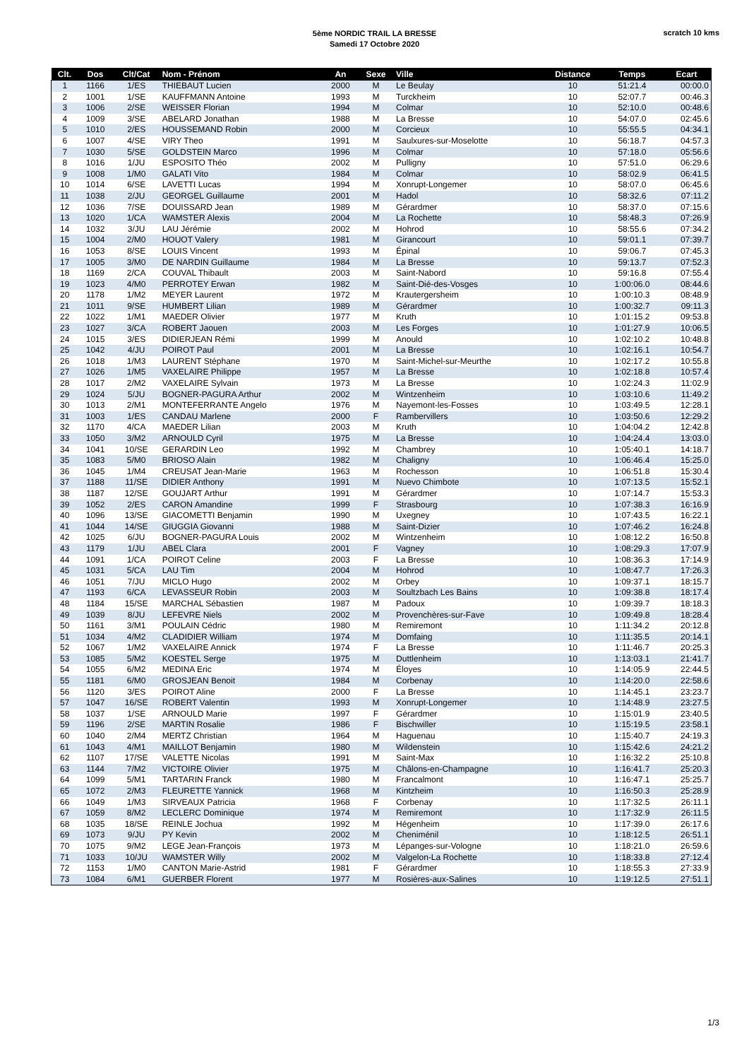5ème NORDIC TRAIL LA BRESSE
Samedi 17 Octobre 2020
scratch 10 kms
| Clt. | Dos | Clt/Cat | Nom - Prénom | An | Sexe | Ville | Distance | Temps | Ecart |
| --- | --- | --- | --- | --- | --- | --- | --- | --- | --- |
| 1 | 1166 | 1/ES | THIEBAUT Lucien | 2000 | M | Le Beulay | 10 | 51:21.4 | 00:00.0 |
| 2 | 1001 | 1/SE | KAUFFMANN Antoine | 1993 | M | Turckheim | 10 | 52:07.7 | 00:46.3 |
| 3 | 1006 | 2/SE | WEISSER Florian | 1994 | M | Colmar | 10 | 52:10.0 | 00:48.6 |
| 4 | 1009 | 3/SE | ABELARD Jonathan | 1988 | M | La Bresse | 10 | 54:07.0 | 02:45.6 |
| 5 | 1010 | 2/ES | HOUSSEMAND Robin | 2000 | M | Corcieux | 10 | 55:55.5 | 04:34.1 |
| 6 | 1007 | 4/SE | VIRY Theo | 1991 | M | Saulxures-sur-Moselotte | 10 | 56:18.7 | 04:57.3 |
| 7 | 1030 | 5/SE | GOLDSTEIN Marco | 1996 | M | Colmar | 10 | 57:18.0 | 05:56.6 |
| 8 | 1016 | 1/JU | ESPOSITO Théo | 2002 | M | Pulligny | 10 | 57:51.0 | 06:29.6 |
| 9 | 1008 | 1/M0 | GALATI Vito | 1984 | M | Colmar | 10 | 58:02.9 | 06:41.5 |
| 10 | 1014 | 6/SE | LAVETTI Lucas | 1994 | M | Xonrupt-Longemer | 10 | 58:07.0 | 06:45.6 |
| 11 | 1038 | 2/JU | GEORGEL Guillaume | 2001 | M | Hadol | 10 | 58:32.6 | 07:11.2 |
| 12 | 1036 | 7/SE | DOUISSARD Jean | 1989 | M | Gérardmer | 10 | 58:37.0 | 07:15.6 |
| 13 | 1020 | 1/CA | WAMSTER Alexis | 2004 | M | La Rochette | 10 | 58:48.3 | 07:26.9 |
| 14 | 1032 | 3/JU | LAU Jérémie | 2002 | M | Hohrod | 10 | 58:55.6 | 07:34.2 |
| 15 | 1004 | 2/M0 | HOUOT Valery | 1981 | M | Girancourt | 10 | 59:01.1 | 07:39.7 |
| 16 | 1053 | 8/SE | LOUIS Vincent | 1993 | M | Épinal | 10 | 59:06.7 | 07:45.3 |
| 17 | 1005 | 3/M0 | DE NARDIN Guillaume | 1984 | M | La Bresse | 10 | 59:13.7 | 07:52.3 |
| 18 | 1169 | 2/CA | COUVAL Thibault | 2003 | M | Saint-Nabord | 10 | 59:16.8 | 07:55.4 |
| 19 | 1023 | 4/M0 | PERROTEY Erwan | 1982 | M | Saint-Dié-des-Vosges | 10 | 1:00:06.0 | 08:44.6 |
| 20 | 1178 | 1/M2 | MEYER Laurent | 1972 | M | Krautergersheim | 10 | 1:00:10.3 | 08:48.9 |
| 21 | 1011 | 9/SE | HUMBERT Lilian | 1989 | M | Gérardmer | 10 | 1:00:32.7 | 09:11.3 |
| 22 | 1022 | 1/M1 | MAEDER Olivier | 1977 | M | Kruth | 10 | 1:01:15.2 | 09:53.8 |
| 23 | 1027 | 3/CA | ROBERT Jaouen | 2003 | M | Les Forges | 10 | 1:01:27.9 | 10:06.5 |
| 24 | 1015 | 3/ES | DIDIERJEAN Rémi | 1999 | M | Anould | 10 | 1:02:10.2 | 10:48.8 |
| 25 | 1042 | 4/JU | POIROT Paul | 2001 | M | La Bresse | 10 | 1:02:16.1 | 10:54.7 |
| 26 | 1018 | 1/M3 | LAURENT Stéphane | 1970 | M | Saint-Michel-sur-Meurthe | 10 | 1:02:17.2 | 10:55.8 |
| 27 | 1026 | 1/M5 | VAXELAIRE Philippe | 1957 | M | La Bresse | 10 | 1:02:18.8 | 10:57.4 |
| 28 | 1017 | 2/M2 | VAXELAIRE Sylvain | 1973 | M | La Bresse | 10 | 1:02:24.3 | 11:02.9 |
| 29 | 1024 | 5/JU | BOGNER-PAGURA Arthur | 2002 | M | Wintzenheim | 10 | 1:03:10.6 | 11:49.2 |
| 30 | 1013 | 2/M1 | MONTEFERRANTE Angelo | 1976 | M | Nayemont-les-Fosses | 10 | 1:03:49.5 | 12:28.1 |
| 31 | 1003 | 1/ES | CANDAU Marlene | 2000 | F | Rambervillers | 10 | 1:03:50.6 | 12:29.2 |
| 32 | 1170 | 4/CA | MAEDER Lilian | 2003 | M | Kruth | 10 | 1:04:04.2 | 12:42.8 |
| 33 | 1050 | 3/M2 | ARNOULD Cyril | 1975 | M | La Bresse | 10 | 1:04:24.4 | 13:03.0 |
| 34 | 1041 | 10/SE | GERARDIN Leo | 1992 | M | Chambrey | 10 | 1:05:40.1 | 14:18.7 |
| 35 | 1083 | 5/M0 | BRIOSO Alain | 1982 | M | Chaligny | 10 | 1:06:46.4 | 15:25.0 |
| 36 | 1045 | 1/M4 | CREUSAT Jean-Marie | 1963 | M | Rochesson | 10 | 1:06:51.8 | 15:30.4 |
| 37 | 1188 | 11/SE | DIDIER Anthony | 1991 | M | Nuevo Chimbote | 10 | 1:07:13.5 | 15:52.1 |
| 38 | 1187 | 12/SE | GOUJART Arthur | 1991 | M | Gérardmer | 10 | 1:07:14.7 | 15:53.3 |
| 39 | 1052 | 2/ES | CARON Amandine | 1999 | F | Strasbourg | 10 | 1:07:38.3 | 16:16.9 |
| 40 | 1096 | 13/SE | GIACOMETTI Benjamin | 1990 | M | Uxegney | 10 | 1:07:43.5 | 16:22.1 |
| 41 | 1044 | 14/SE | GIUGGIA Giovanni | 1988 | M | Saint-Dizier | 10 | 1:07:46.2 | 16:24.8 |
| 42 | 1025 | 6/JU | BOGNER-PAGURA Louis | 2002 | M | Wintzenheim | 10 | 1:08:12.2 | 16:50.8 |
| 43 | 1179 | 1/JU | ABEL Clara | 2001 | F | Vagney | 10 | 1:08:29.3 | 17:07.9 |
| 44 | 1091 | 1/CA | POIROT Celine | 2003 | F | La Bresse | 10 | 1:08:36.3 | 17:14.9 |
| 45 | 1031 | 5/CA | LAU Tim | 2004 | M | Hohrod | 10 | 1:08:47.7 | 17:26.3 |
| 46 | 1051 | 7/JU | MICLO Hugo | 2002 | M | Orbey | 10 | 1:09:37.1 | 18:15.7 |
| 47 | 1193 | 6/CA | LEVASSEUR Robin | 2003 | M | Soultzbach Les Bains | 10 | 1:09:38.8 | 18:17.4 |
| 48 | 1184 | 15/SE | MARCHAL Sébastien | 1987 | M | Padoux | 10 | 1:09:39.7 | 18:18.3 |
| 49 | 1039 | 8/JU | LEFEVRE Niels | 2002 | M | Provenchères-sur-Fave | 10 | 1:09:49.8 | 18:28.4 |
| 50 | 1161 | 3/M1 | POULAIN Cédric | 1980 | M | Remiremont | 10 | 1:11:34.2 | 20:12.8 |
| 51 | 1034 | 4/M2 | CLADIDIER William | 1974 | M | Domfaing | 10 | 1:11:35.5 | 20:14.1 |
| 52 | 1067 | 1/M2 | VAXELAIRE Annick | 1974 | F | La Bresse | 10 | 1:11:46.7 | 20:25.3 |
| 53 | 1085 | 5/M2 | KOESTEL Serge | 1975 | M | Duttlenheim | 10 | 1:13:03.1 | 21:41.7 |
| 54 | 1055 | 6/M2 | MEDINA Eric | 1974 | M | Éloyes | 10 | 1:14:05.9 | 22:44.5 |
| 55 | 1181 | 6/M0 | GROSJEAN Benoit | 1984 | M | Corbenay | 10 | 1:14:20.0 | 22:58.6 |
| 56 | 1120 | 3/ES | POIROT Aline | 2000 | F | La Bresse | 10 | 1:14:45.1 | 23:23.7 |
| 57 | 1047 | 16/SE | ROBERT Valentin | 1993 | M | Xonrupt-Longemer | 10 | 1:14:48.9 | 23:27.5 |
| 58 | 1037 | 1/SE | ARNOULD Marie | 1997 | F | Gérardmer | 10 | 1:15:01.9 | 23:40.5 |
| 59 | 1196 | 2/SE | MARTIN Rosalie | 1986 | F | Bischwiller | 10 | 1:15:19.5 | 23:58.1 |
| 60 | 1040 | 2/M4 | MERTZ Christian | 1964 | M | Haguenau | 10 | 1:15:40.7 | 24:19.3 |
| 61 | 1043 | 4/M1 | MAILLOT Benjamin | 1980 | M | Wildenstein | 10 | 1:15:42.6 | 24:21.2 |
| 62 | 1107 | 17/SE | VALETTE Nicolas | 1991 | M | Saint-Max | 10 | 1:16:32.2 | 25:10.8 |
| 63 | 1144 | 7/M2 | VICTOIRE Olivier | 1975 | M | Châlons-en-Champagne | 10 | 1:16:41.7 | 25:20.3 |
| 64 | 1099 | 5/M1 | TARTARIN Franck | 1980 | M | Francalmont | 10 | 1:16:47.1 | 25:25.7 |
| 65 | 1072 | 2/M3 | FLEURETTE Yannick | 1968 | M | Kintzheim | 10 | 1:16:50.3 | 25:28.9 |
| 66 | 1049 | 1/M3 | SIRVEAUX Patricia | 1968 | F | Corbenay | 10 | 1:17:32.5 | 26:11.1 |
| 67 | 1059 | 8/M2 | LECLERC Dominique | 1974 | M | Remiremont | 10 | 1:17:32.9 | 26:11.5 |
| 68 | 1035 | 18/SE | REINLE Jochua | 1992 | M | Hégenheim | 10 | 1:17:39.0 | 26:17.6 |
| 69 | 1073 | 9/JU | PY Kevin | 2002 | M | Cheniménil | 10 | 1:18:12.5 | 26:51.1 |
| 70 | 1075 | 9/M2 | LEGE Jean-François | 1973 | M | Lépanges-sur-Vologne | 10 | 1:18:21.0 | 26:59.6 |
| 71 | 1033 | 10/JU | WAMSTER Willy | 2002 | M | Valgelon-La Rochette | 10 | 1:18:33.8 | 27:12.4 |
| 72 | 1153 | 1/M0 | CANTON Marie-Astrid | 1981 | F | Gérardmer | 10 | 1:18:55.3 | 27:33.9 |
| 73 | 1084 | 6/M1 | GUERBER Florent | 1977 | M | Rosières-aux-Salines | 10 | 1:19:12.5 | 27:51.1 |
1/3